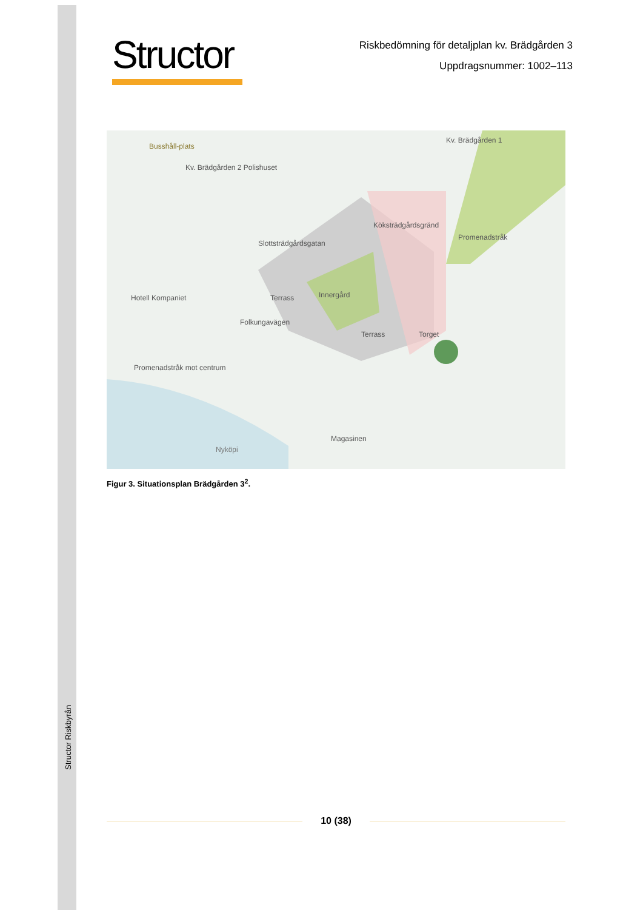Structor Riskbyrån
Structor
Riskbedömning för detaljplan kv. Brädgården 3
Uppdragsnummer: 1002–113
Busshåll-plats
Kv. Brädgården 2 Polishuset
Kv. Brädgården 1
Slottsträdgårdsgatan
Köksträdgårdsgränd
Promenadstråk
Innergård
Terrass
Terrass
Torget
Hotell Kompaniet
Folkungavägen
Promenadstråk mot centrum
Magasinen
Nyköpi
Figur 3. Situationsplan Brädgården 3<sup>2</sup>.
10 (38)